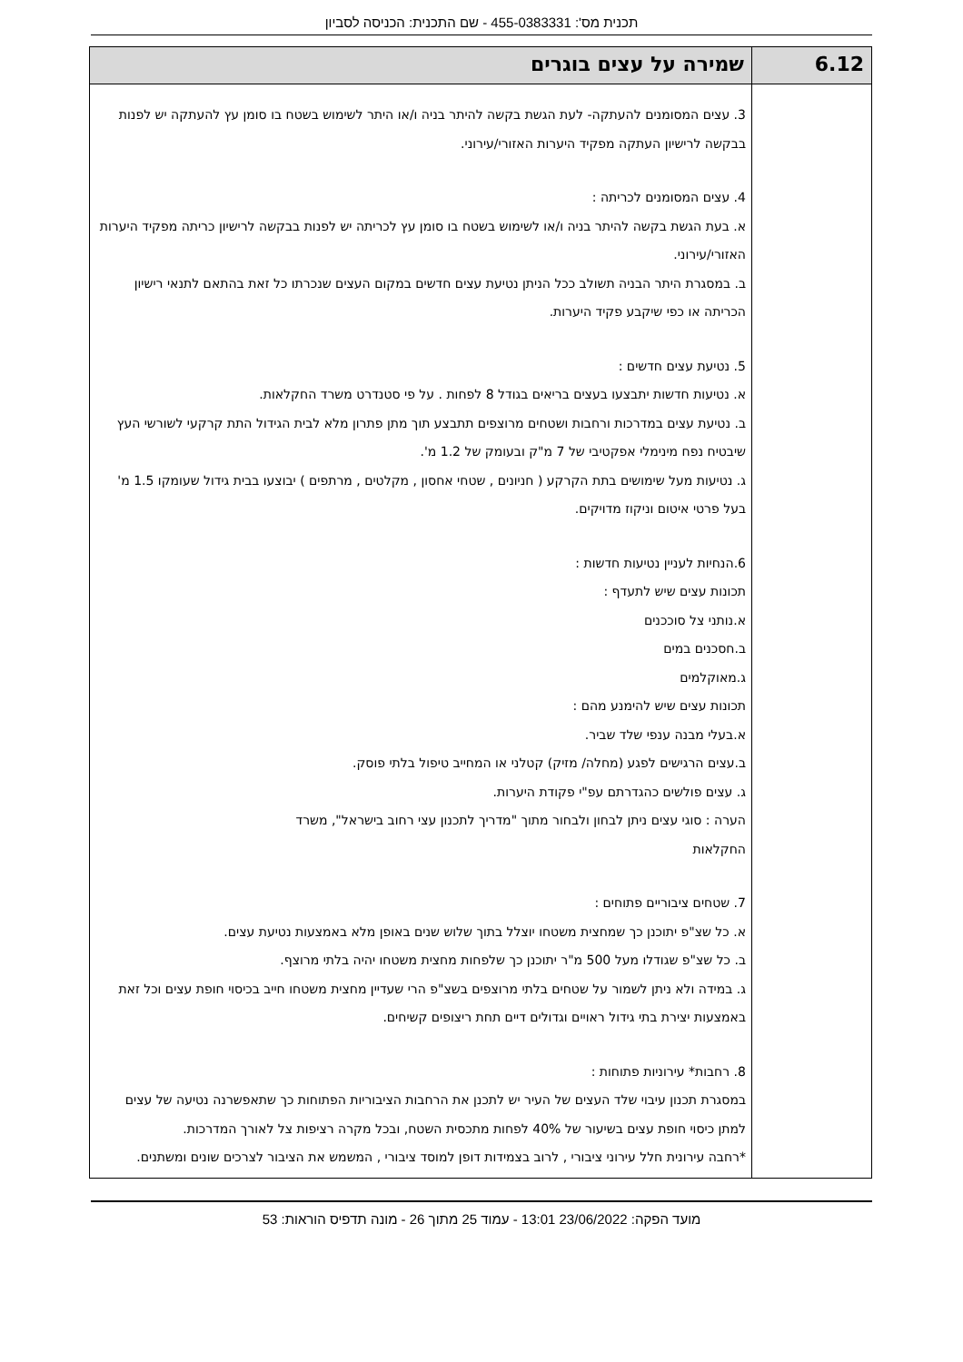תכנית מס': 455-0383331 - שם התכנית: הכניסה לסביון
| 6.12 | שמירה על עצים בוגרים |
| | 3. עצים המסומנים להעתקה- לעת הגשת בקשה להיתר בניה ו/או היתר לשימוש בשטח בו סומן עץ להעתקה יש לפנות בבקשה לרישיון העתקה מפקיד היערות האזורי/עירוני. 4. עצים המסומנים לכריתה : א. בעת הגשת בקשה להיתר בניה ו/או לשימוש בשטח בו סומן עץ לכריתה יש לפנות בבקשה לרישיון כריתה מפקיד היערות האזורי/עירוני. ב. במסגרת היתר הבניה תשולב ככל הניתן נטיעת עצים חדשים במקום העצים שנכרתו כל זאת בהתאם לתנאי רישיון הכריתה או כפי שיקבע פקיד היערות. 5. נטיעת עצים חדשים : א. נטיעות חדשות יתבצעו בעצים בריאים בגודל 8 לפחות . על פי סטנדרט משרד החקלאות. ב. נטיעת עצים במדרכות ורחבות ושטחים מרוצפים תתבצע תוך מתן פתרון מלא לבית הגידול התת קרקעי לשורשי העץ שיבטיח נפח מינימלי אפקטיבי של 7 מ"ק ובעומק של 1.2 מ'. ג. נטיעות מעל שימושים בתת הקרקע ( חניונים , שטחי אחסון , מקלטים , מרתפים ) יבוצעו בבית גידול שעומקו 1.5 מ' בעל פרטי איטום וניקוז מדויקים. 6.הנחיות לעניין נטיעות חדשות : תכונות עצים שיש לתעדף : א.נותני צל סוככנים ב.חסכנים במים ג.מאוקלמים תכונות עצים שיש להימנע מהם : א.בעלי מבנה ענפי שלד שביר. ב.עצים הרגישים לפגע (מחלה/ מזיק) קטלני או המחייב טיפול בלתי פוסק. ג. עצים פולשים כהגדרתם עפ"י פקודת היערות. הערה : סוגי עצים ניתן לבחון ולבחור מתוך "מדריך לתכנון עצי רחוב בישראל", משרד החקלאות 7. שטחים ציבוריים פתוחים : א. כל שצ"פ יתוכנן כך שמחצית משטחו יוצלל בתוך שלוש שנים באופן מלא באמצעות נטיעת עצים. ב. כל שצ"פ שגודלו מעל 500 מ"ר יתוכנן כך שלפחות מחצית משטחו יהיה בלתי מרוצף. ג. במידה ולא ניתן לשמור על שטחים בלתי מרוצפים בשצ"פ הרי שעדיין מחצית משטחו חייב בכיסוי חופת עצים וכל זאת באמצעות יצירת בתי גידול ראויים וגדולים דיים תחת ריצופים קשיחים. 8. רחבות* עירוניות פתוחות : במסגרת תכנון עיבוי שלד העצים של העיר יש לתכנן את הרחבות הציבוריות הפתוחות כך שתאפשרנה נטיעה של עצים למתן כיסוי חופת עצים בשיעור של 40% לפחות מתכסית השטח, ובכל מקרה רציפות צל לאורך המדרכות. *רחבה עירונית חלל עירוני ציבורי , לרוב בצמידות דופן למוסד ציבורי , המשמש את הציבור לצרכים שונים ומשתנים. |
מועד הפקה: 23/06/2022 13:01 - עמוד 25 מתוך 26 - מונה תדפיס הוראות: 53